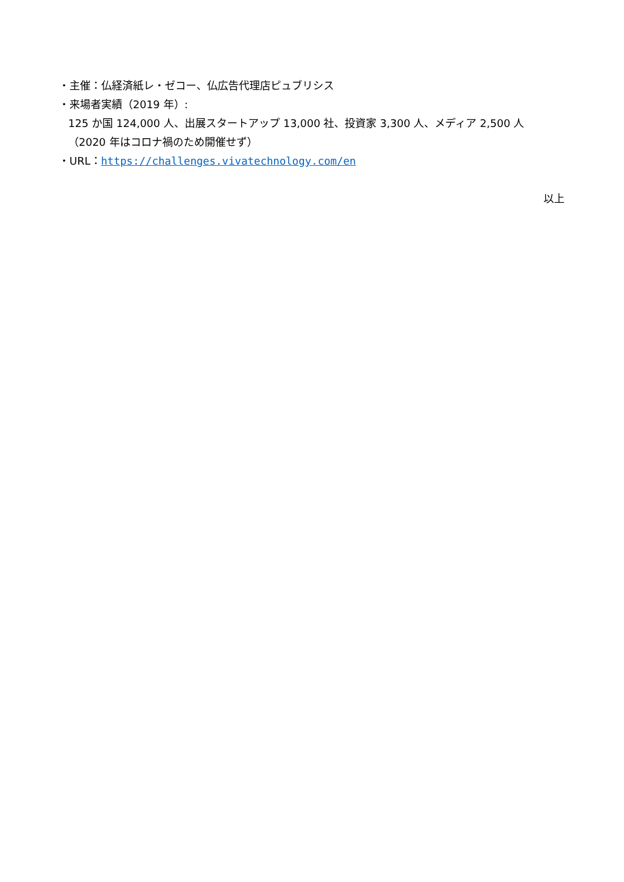・主催：仏経済紙レ・ゼコー、仏広告代理店ピュブリシス
・来場者実績（2019 年）:
125 か国 124,000 人、出展スタートアップ 13,000 社、投資家 3,300 人、メディア 2,500 人
（2020 年はコロナ禍のため開催せず）
・URL：https://challenges.vivatechnology.com/en
以上